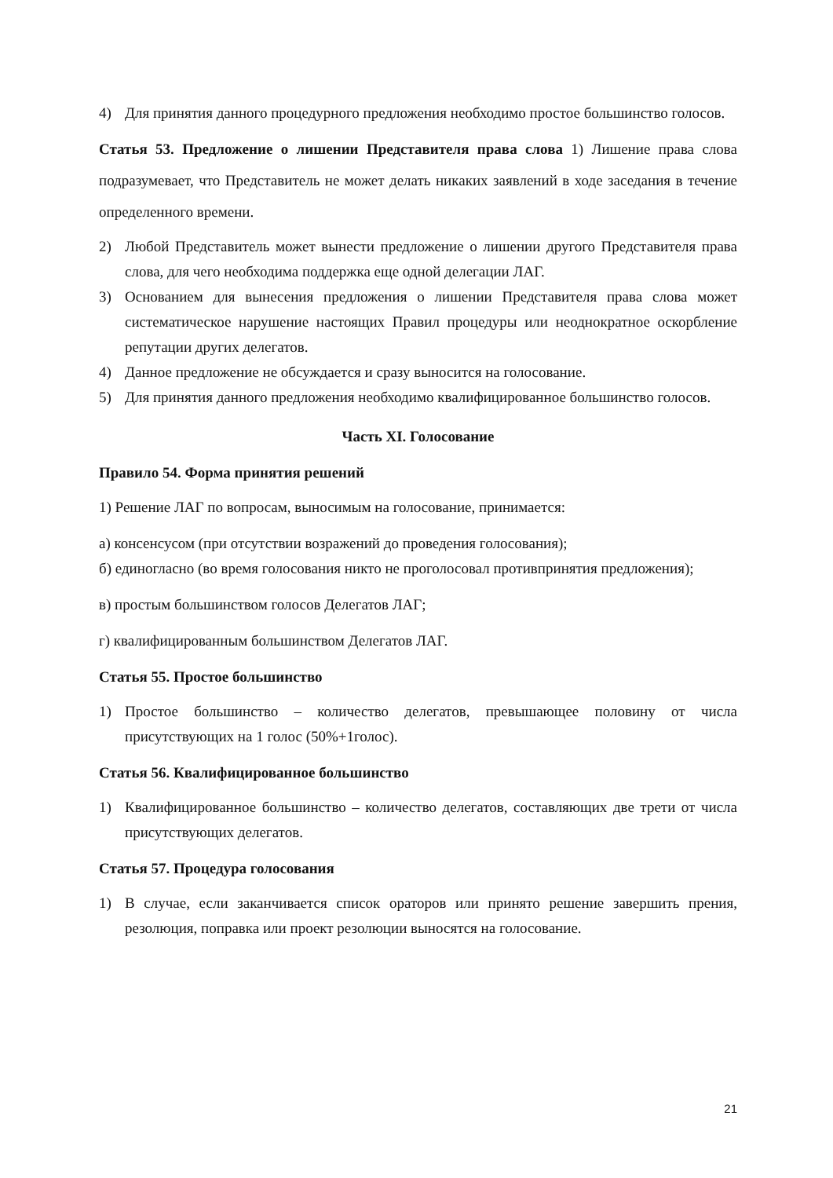4) Для принятия данного процедурного предложения необходимо простое большинство голосов.
Статья 53. Предложение о лишении Представителя права слова 1) Лишение права слова подразумевает, что Представитель не может делать никаких заявлений в ходе заседания в течение определенного времени.
2) Любой Представитель может вынести предложение о лишении другого Представителя права слова, для чего необходима поддержка еще одной делегации ЛАГ.
3) Основанием для вынесения предложения о лишении Представителя права слова может систематическое нарушение настоящих Правил процедуры или неоднократное оскорбление репутации других делегатов.
4) Данное предложение не обсуждается и сразу выносится на голосование.
5) Для принятия данного предложения необходимо квалифицированное большинство голосов.
Часть XI. Голосование
Правило 54. Форма принятия решений
1) Решение ЛАГ по вопросам, выносимым на голосование, принимается:
а) консенсусом (при отсутствии возражений до проведения голосования);
б) единогласно (во время голосования никто не проголосовал противпринятия предложения);
в) простым большинством голосов Делегатов ЛАГ;
г) квалифицированным большинством Делегатов ЛАГ.
Статья 55. Простое большинство
1) Простое большинство – количество делегатов, превышающее половину от числа присутствующих на 1 голос (50%+1голос).
Статья 56. Квалифицированное большинство
1) Квалифицированное большинство – количество делегатов, составляющих две трети от числа присутствующих делегатов.
Статья 57. Процедура голосования
1) В случае, если заканчивается список ораторов или принято решение завершить прения, резолюция, поправка или проект резолюции выносятся на голосование.
21